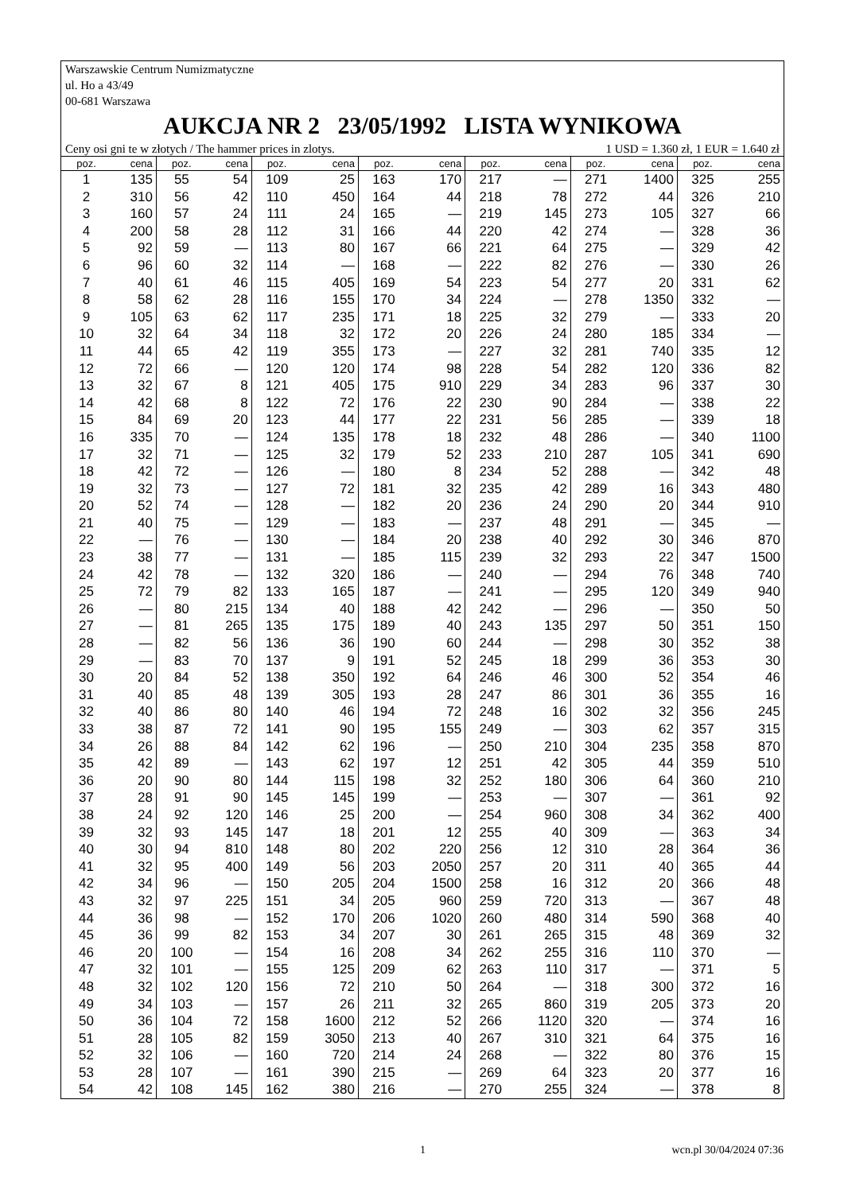Warszawskie Centrum Numizmatyczne
ul. Ho a 43/49
00-681 Warszawa
AUKCJA NR 2 23/05/1992 LISTA WYNIKOWA
Ceny osi gni te w złotych / The hammer prices in zlotys. 1 USD = 1.360 zł, 1 EUR = 1.640 zł
| poz. | cena | poz. | cena | poz. | cena | poz. | cena | poz. | cena | poz. | cena | poz. | cena |
| --- | --- | --- | --- | --- | --- | --- | --- | --- | --- | --- | --- | --- | --- |
| 1 | 135 | 55 | 54 | 109 | 25 | 163 | 170 | 217 | — | 271 | 1400 | 325 | 255 |
| 2 | 310 | 56 | 42 | 110 | 450 | 164 | 44 | 218 | 78 | 272 | 44 | 326 | 210 |
| 3 | 160 | 57 | 24 | 111 | 24 | 165 | — | 219 | 145 | 273 | 105 | 327 | 66 |
| 4 | 200 | 58 | 28 | 112 | 31 | 166 | 44 | 220 | 42 | 274 | — | 328 | 36 |
| 5 | 92 | 59 | — | 113 | 80 | 167 | 66 | 221 | 64 | 275 | — | 329 | 42 |
| 6 | 96 | 60 | 32 | 114 | — | 168 | — | 222 | 82 | 276 | — | 330 | 26 |
| 7 | 40 | 61 | 46 | 115 | 405 | 169 | 54 | 223 | 54 | 277 | 20 | 331 | 62 |
| 8 | 58 | 62 | 28 | 116 | 155 | 170 | 34 | 224 | — | 278 | 1350 | 332 | — |
| 9 | 105 | 63 | 62 | 117 | 235 | 171 | 18 | 225 | 32 | 279 | — | 333 | 20 |
| 10 | 32 | 64 | 34 | 118 | 32 | 172 | 20 | 226 | 24 | 280 | 185 | 334 | — |
| 11 | 44 | 65 | 42 | 119 | 355 | 173 | — | 227 | 32 | 281 | 740 | 335 | 12 |
| 12 | 72 | 66 | — | 120 | 120 | 174 | 98 | 228 | 54 | 282 | 120 | 336 | 82 |
| 13 | 32 | 67 | 8 | 121 | 405 | 175 | 910 | 229 | 34 | 283 | 96 | 337 | 30 |
| 14 | 42 | 68 | 8 | 122 | 72 | 176 | 22 | 230 | 90 | 284 | — | 338 | 22 |
| 15 | 84 | 69 | 20 | 123 | 44 | 177 | 22 | 231 | 56 | 285 | — | 339 | 18 |
| 16 | 335 | 70 | — | 124 | 135 | 178 | 18 | 232 | 48 | 286 | — | 340 | 1100 |
| 17 | 32 | 71 | — | 125 | 32 | 179 | 52 | 233 | 210 | 287 | 105 | 341 | 690 |
| 18 | 42 | 72 | — | 126 | — | 180 | 8 | 234 | 52 | 288 | — | 342 | 48 |
| 19 | 32 | 73 | — | 127 | 72 | 181 | 32 | 235 | 42 | 289 | 16 | 343 | 480 |
| 20 | 52 | 74 | — | 128 | — | 182 | 20 | 236 | 24 | 290 | 20 | 344 | 910 |
| 21 | 40 | 75 | — | 129 | — | 183 | — | 237 | 48 | 291 | — | 345 | — |
| 22 | — | 76 | — | 130 | — | 184 | 20 | 238 | 40 | 292 | 30 | 346 | 870 |
| 23 | 38 | 77 | — | 131 | — | 185 | 115 | 239 | 32 | 293 | 22 | 347 | 1500 |
| 24 | 42 | 78 | — | 132 | 320 | 186 | — | 240 | — | 294 | 76 | 348 | 740 |
| 25 | 72 | 79 | 82 | 133 | 165 | 187 | — | 241 | — | 295 | 120 | 349 | 940 |
| 26 | — | 80 | 215 | 134 | 40 | 188 | 42 | 242 | — | 296 | — | 350 | 50 |
| 27 | — | 81 | 265 | 135 | 175 | 189 | 40 | 243 | 135 | 297 | 50 | 351 | 150 |
| 28 | — | 82 | 56 | 136 | 36 | 190 | 60 | 244 | — | 298 | 30 | 352 | 38 |
| 29 | — | 83 | 70 | 137 | 9 | 191 | 52 | 245 | 18 | 299 | 36 | 353 | 30 |
| 30 | 20 | 84 | 52 | 138 | 350 | 192 | 64 | 246 | 46 | 300 | 52 | 354 | 46 |
| 31 | 40 | 85 | 48 | 139 | 305 | 193 | 28 | 247 | 86 | 301 | 36 | 355 | 16 |
| 32 | 40 | 86 | 80 | 140 | 46 | 194 | 72 | 248 | 16 | 302 | 32 | 356 | 245 |
| 33 | 38 | 87 | 72 | 141 | 90 | 195 | 155 | 249 | — | 303 | 62 | 357 | 315 |
| 34 | 26 | 88 | 84 | 142 | 62 | 196 | — | 250 | 210 | 304 | 235 | 358 | 870 |
| 35 | 42 | 89 | — | 143 | 62 | 197 | 12 | 251 | 42 | 305 | 44 | 359 | 510 |
| 36 | 20 | 90 | 80 | 144 | 115 | 198 | 32 | 252 | 180 | 306 | 64 | 360 | 210 |
| 37 | 28 | 91 | 90 | 145 | 145 | 199 | — | 253 | — | 307 | — | 361 | 92 |
| 38 | 24 | 92 | 120 | 146 | 25 | 200 | — | 254 | 960 | 308 | 34 | 362 | 400 |
| 39 | 32 | 93 | 145 | 147 | 18 | 201 | 12 | 255 | 40 | 309 | — | 363 | 34 |
| 40 | 30 | 94 | 810 | 148 | 80 | 202 | 220 | 256 | 12 | 310 | 28 | 364 | 36 |
| 41 | 32 | 95 | 400 | 149 | 56 | 203 | 2050 | 257 | 20 | 311 | 40 | 365 | 44 |
| 42 | 34 | 96 | — | 150 | 205 | 204 | 1500 | 258 | 16 | 312 | 20 | 366 | 48 |
| 43 | 32 | 97 | 225 | 151 | 34 | 205 | 960 | 259 | 720 | 313 | — | 367 | 48 |
| 44 | 36 | 98 | — | 152 | 170 | 206 | 1020 | 260 | 480 | 314 | 590 | 368 | 40 |
| 45 | 36 | 99 | 82 | 153 | 34 | 207 | 30 | 261 | 265 | 315 | 48 | 369 | 32 |
| 46 | 20 | 100 | — | 154 | 16 | 208 | 34 | 262 | 255 | 316 | 110 | 370 | — |
| 47 | 32 | 101 | — | 155 | 125 | 209 | 62 | 263 | 110 | 317 | — | 371 | 5 |
| 48 | 32 | 102 | 120 | 156 | 72 | 210 | 50 | 264 | — | 318 | 300 | 372 | 16 |
| 49 | 34 | 103 | — | 157 | 26 | 211 | 32 | 265 | 860 | 319 | 205 | 373 | 20 |
| 50 | 36 | 104 | 72 | 158 | 1600 | 212 | 52 | 266 | 1120 | 320 | — | 374 | 16 |
| 51 | 28 | 105 | 82 | 159 | 3050 | 213 | 40 | 267 | 310 | 321 | 64 | 375 | 16 |
| 52 | 32 | 106 | — | 160 | 720 | 214 | 24 | 268 | — | 322 | 80 | 376 | 15 |
| 53 | 28 | 107 | — | 161 | 390 | 215 | — | 269 | 64 | 323 | 20 | 377 | 16 |
| 54 | 42 | 108 | 145 | 162 | 380 | 216 | — | 270 | 255 | 324 | — | 378 | 8 |
1 wcn.pl 30/04/2024 07:36